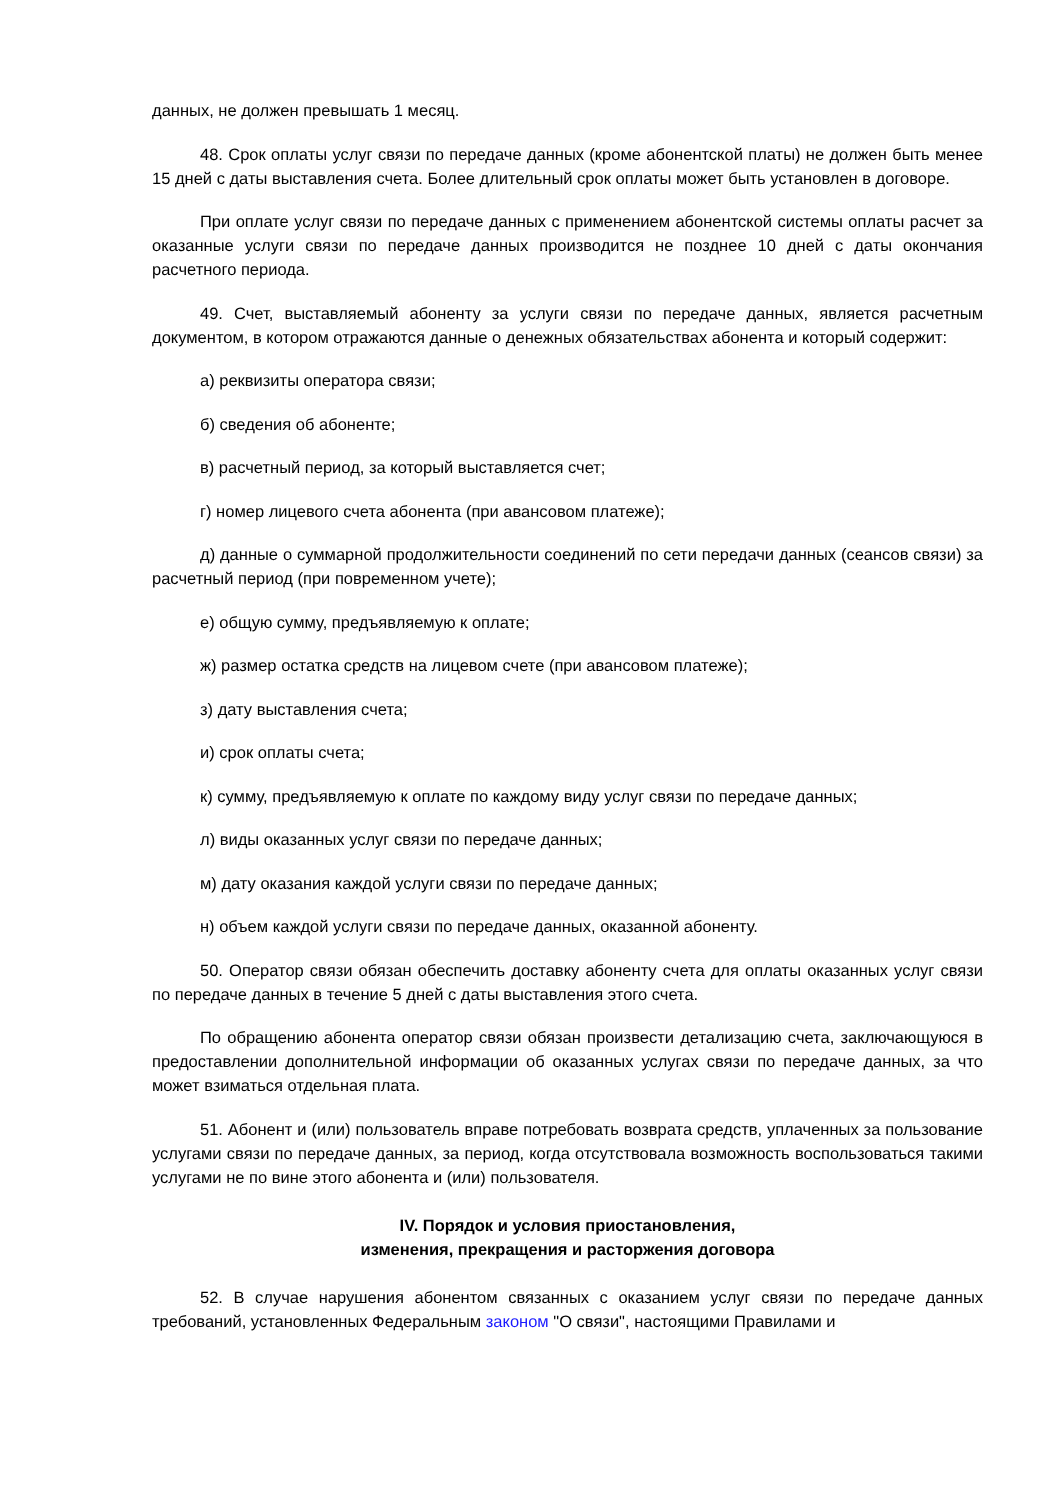данных, не должен превышать 1 месяц.
48. Срок оплаты услуг связи по передаче данных (кроме абонентской платы) не должен быть менее 15 дней с даты выставления счета. Более длительный срок оплаты может быть установлен в договоре.
При оплате услуг связи по передаче данных с применением абонентской системы оплаты расчет за оказанные услуги связи по передаче данных производится не позднее 10 дней с даты окончания расчетного периода.
49. Счет, выставляемый абоненту за услуги связи по передаче данных, является расчетным документом, в котором отражаются данные о денежных обязательствах абонента и который содержит:
а) реквизиты оператора связи;
б) сведения об абоненте;
в) расчетный период, за который выставляется счет;
г) номер лицевого счета абонента (при авансовом платеже);
д) данные о суммарной продолжительности соединений по сети передачи данных (сеансов связи) за расчетный период (при повременном учете);
е) общую сумму, предъявляемую к оплате;
ж) размер остатка средств на лицевом счете (при авансовом платеже);
з) дату выставления счета;
и) срок оплаты счета;
к) сумму, предъявляемую к оплате по каждому виду услуг связи по передаче данных;
л) виды оказанных услуг связи по передаче данных;
м) дату оказания каждой услуги связи по передаче данных;
н) объем каждой услуги связи по передаче данных, оказанной абоненту.
50. Оператор связи обязан обеспечить доставку абоненту счета для оплаты оказанных услуг связи по передаче данных в течение 5 дней с даты выставления этого счета.
По обращению абонента оператор связи обязан произвести детализацию счета, заключающуюся в предоставлении дополнительной информации об оказанных услугах связи по передаче данных, за что может взиматься отдельная плата.
51. Абонент и (или) пользователь вправе потребовать возврата средств, уплаченных за пользование услугами связи по передаче данных, за период, когда отсутствовала возможность воспользоваться такими услугами не по вине этого абонента и (или) пользователя.
IV. Порядок и условия приостановления,
изменения, прекращения и расторжения договора
52. В случае нарушения абонентом связанных с оказанием услуг связи по передаче данных требований, установленных Федеральным законом "О связи", настоящими Правилами и